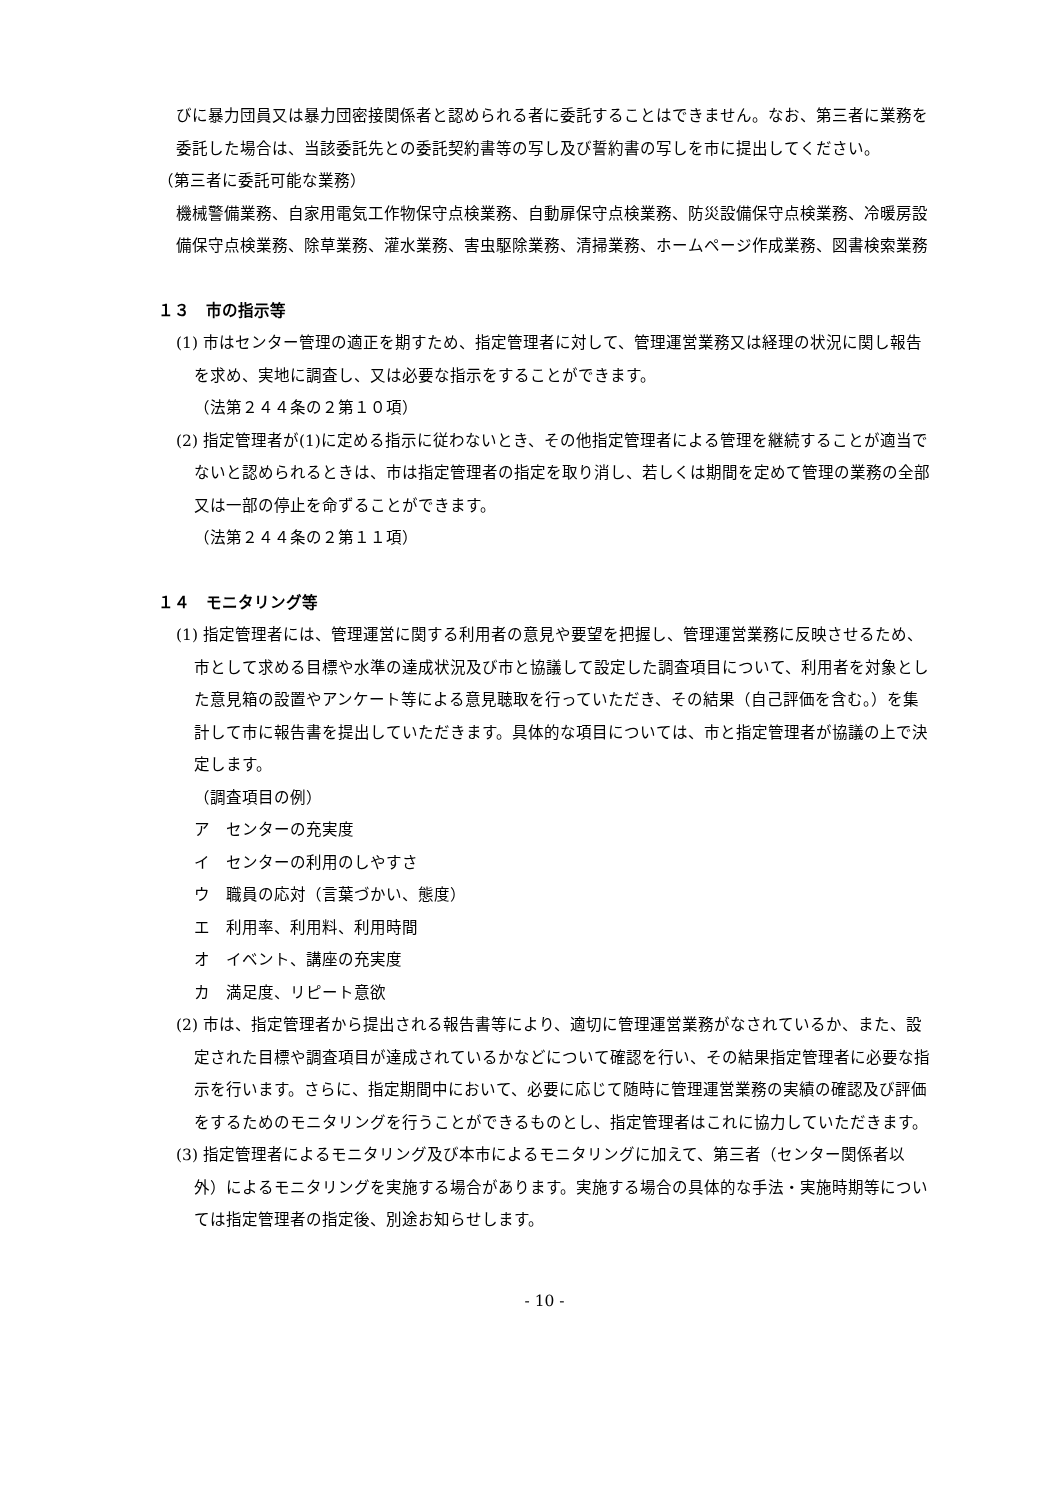びに暴力団員又は暴力団密接関係者と認められる者に委託することはできません。なお、第三者に業務を委託した場合は、当該委託先との委託契約書等の写し及び誓約書の写しを市に提出してください。
（第三者に委託可能な業務）
機械警備業務、自家用電気工作物保守点検業務、自動扉保守点検業務、防災設備保守点検業務、冷暖房設備保守点検業務、除草業務、灌水業務、害虫駆除業務、清掃業務、ホームページ作成業務、図書検索業務
１３　市の指示等
(1) 市はセンター管理の適正を期すため、指定管理者に対して、管理運営業務又は経理の状況に関し報告を求め、実地に調査し、又は必要な指示をすることができます。
（法第２４４条の２第１０項）
(2) 指定管理者が(1)に定める指示に従わないとき、その他指定管理者による管理を継続することが適当でないと認められるときは、市は指定管理者の指定を取り消し、若しくは期間を定めて管理の業務の全部又は一部の停止を命ずることができます。
（法第２４４条の２第１１項）
１４　モニタリング等
(1) 指定管理者には、管理運営に関する利用者の意見や要望を把握し、管理運営業務に反映させるため、市として求める目標や水準の達成状況及び市と協議して設定した調査項目について、利用者を対象とした意見箱の設置やアンケート等による意見聴取を行っていただき、その結果（自己評価を含む。）を集計して市に報告書を提出していただきます。具体的な項目については、市と指定管理者が協議の上で決定します。
（調査項目の例）
ア　センターの充実度
イ　センターの利用のしやすさ
ウ　職員の応対（言葉づかい、態度）
エ　利用率、利用料、利用時間
オ　イベント、講座の充実度
カ　満足度、リピート意欲
(2) 市は、指定管理者から提出される報告書等により、適切に管理運営業務がなされているか、また、設定された目標や調査項目が達成されているかなどについて確認を行い、その結果指定管理者に必要な指示を行います。さらに、指定期間中において、必要に応じて随時に管理運営業務の実績の確認及び評価をするためのモニタリングを行うことができるものとし、指定管理者はこれに協力していただきます。
(3) 指定管理者によるモニタリング及び本市によるモニタリングに加えて、第三者（センター関係者以外）によるモニタリングを実施する場合があります。実施する場合の具体的な手法・実施時期等については指定管理者の指定後、別途お知らせします。
- 10 -